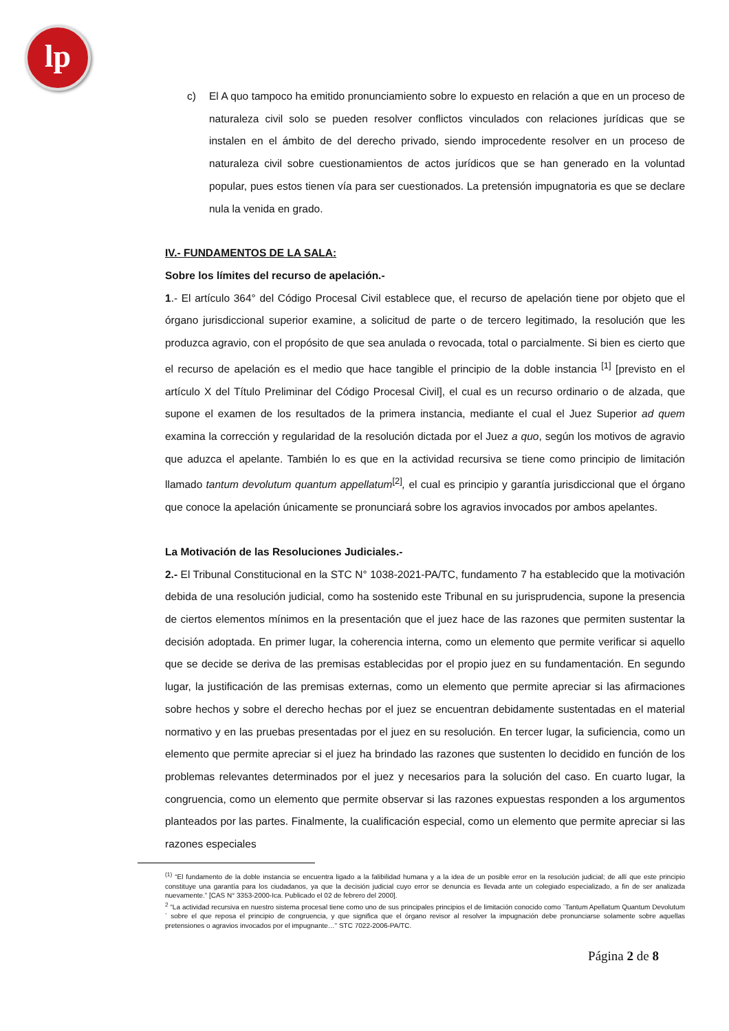lp
c) El A quo tampoco ha emitido pronunciamiento sobre lo expuesto en relación a que en un proceso de naturaleza civil solo se pueden resolver conflictos vinculados con relaciones jurídicas que se instalen en el ámbito de del derecho privado, siendo improcedente resolver en un proceso de naturaleza civil sobre cuestionamientos de actos jurídicos que se han generado en la voluntad popular, pues estos tienen vía para ser cuestionados. La pretensión impugnatoria es que se declare nula la venida en grado.
IV.- FUNDAMENTOS DE LA SALA:
Sobre los límites del recurso de apelación.-
1.- El artículo 364° del Código Procesal Civil establece que, el recurso de apelación tiene por objeto que el órgano jurisdiccional superior examine, a solicitud de parte o de tercero legitimado, la resolución que les produzca agravio, con el propósito de que sea anulada o revocada, total o parcialmente. Si bien es cierto que el recurso de apelación es el medio que hace tangible el principio de la doble instancia <sup>[1]</sup> [previsto en el artículo X del Título Preliminar del Código Procesal Civil], el cual es un recurso ordinario o de alzada, que supone el examen de los resultados de la primera instancia, mediante el cual el Juez Superior ad quem examina la corrección y regularidad de la resolución dictada por el Juez a quo, según los motivos de agravio que aduzca el apelante. También lo es que en la actividad recursiva se tiene como principio de limitación llamado tantum devolutum quantum appellatum<sup>[2]</sup>, el cual es principio y garantía jurisdiccional que el órgano que conoce la apelación únicamente se pronunciará sobre los agravios invocados por ambos apelantes.
La Motivación de las Resoluciones Judiciales.-
2.- El Tribunal Constitucional en la STC N° 1038-2021-PA/TC, fundamento 7 ha establecido que la motivación debida de una resolución judicial, como ha sostenido este Tribunal en su jurisprudencia, supone la presencia de ciertos elementos mínimos en la presentación que el juez hace de las razones que permiten sustentar la decisión adoptada. En primer lugar, la coherencia interna, como un elemento que permite verificar si aquello que se decide se deriva de las premisas establecidas por el propio juez en su fundamentación. En segundo lugar, la justificación de las premisas externas, como un elemento que permite apreciar si las afirmaciones sobre hechos y sobre el derecho hechas por el juez se encuentran debidamente sustentadas en el material normativo y en las pruebas presentadas por el juez en su resolución. En tercer lugar, la suficiencia, como un elemento que permite apreciar si el juez ha brindado las razones que sustenten lo decidido en función de los problemas relevantes determinados por el juez y necesarios para la solución del caso. En cuarto lugar, la congruencia, como un elemento que permite observar si las razones expuestas responden a los argumentos planteados por las partes. Finalmente, la cualificación especial, como un elemento que permite apreciar si las razones especiales
<sup>(1)</sup> “El fundamento de la doble instancia se encuentra ligado a la falibilidad humana y a la idea de un posible error en la resolución judicial; de allí que este principio constituye una garantía para los ciudadanos, ya que la decisión judicial cuyo error se denuncia es llevada ante un colegiado especializado, a fin de ser analizada nuevamente.” [CAS N° 3353-2000-Ica. Publicado el 02 de febrero del 2000].
<sup>2</sup> “La actividad recursiva en nuestro sistema procesal tiene como uno de sus principales principios el de limitación conocido como `Tantum Apellatum Quantum Devolutum´ sobre el que reposa el principio de congruencia, y que significa que el órgano revisor al resolver la impugnación debe pronunciarse solamente sobre aquellas pretensiones o agravios invocados por el impugnante…” STC 7022-2006-PA/TC.
Página 2 de 8